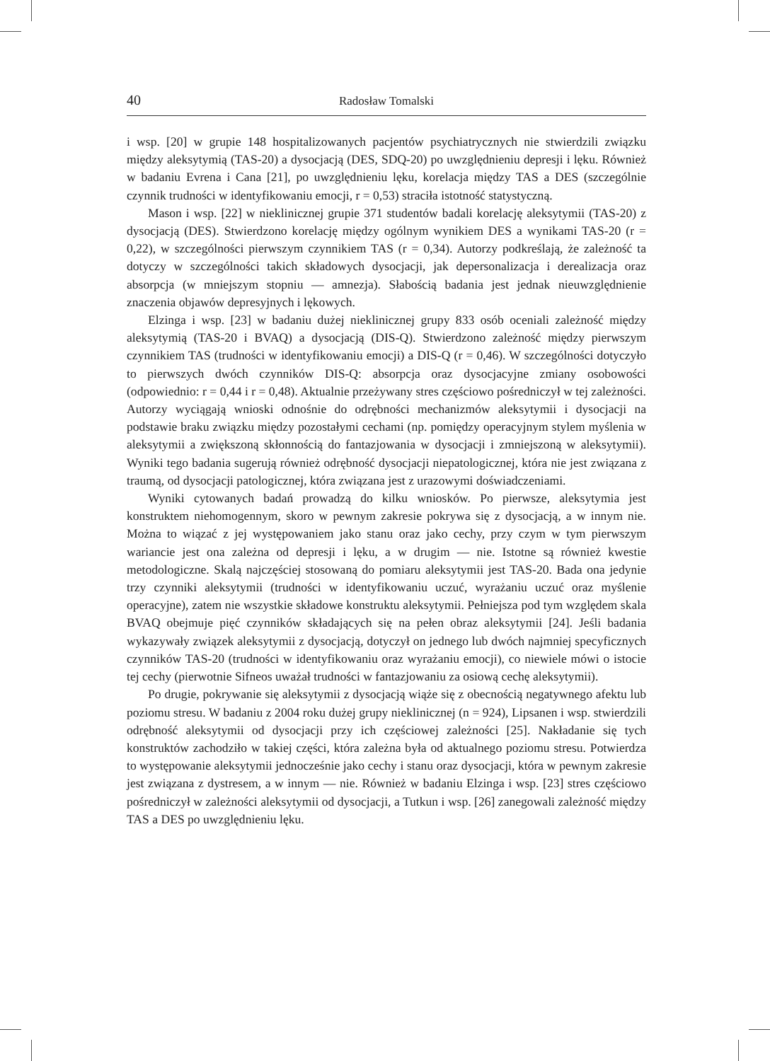40 Radosław Tomalski
i wsp. [20] w grupie 148 hospitalizowanych pacjentów psychiatrycznych nie stwierdzili związku między aleksytymią (TAS-20) a dysocjacją (DES, SDQ-20) po uwzględnieniu depresji i lęku. Również w badaniu Evrena i Cana [21], po uwzględnieniu lęku, korelacja między TAS a DES (szczególnie czynnik trudności w identyfikowaniu emocji, r = 0,53) straciła istotność statystyczną.
Mason i wsp. [22] w nieklinicznej grupie 371 studentów badali korelację aleksytymii (TAS-20) z dysocjacją (DES). Stwierdzono korelację między ogólnym wynikiem DES a wynikami TAS-20 (r = 0,22), w szczególności pierwszym czynnikiem TAS (r = 0,34). Autorzy podkreślają, że zależność ta dotyczy w szczególności takich składowych dysocjacji, jak depersonalizacja i derealizacja oraz absorpcja (w mniejszym stopniu — amnezja). Słabością badania jest jednak nieuwzględnienie znaczenia objawów depresyjnych i lękowych.
Elzinga i wsp. [23] w badaniu dużej nieklinicznej grupy 833 osób oceniali zależność między aleksytymią (TAS-20 i BVAQ) a dysocjacją (DIS-Q). Stwierdzono zależność między pierwszym czynnikiem TAS (trudności w identyfikowaniu emocji) a DIS-Q (r = 0,46). W szczególności dotyczyło to pierwszych dwóch czynników DIS-Q: absorpcja oraz dysocjacyjne zmiany osobowości (odpowiednio: r = 0,44 i r = 0,48). Aktualnie przeżywany stres częściowo pośredniczył w tej zależności. Autorzy wyciągają wnioski odnośnie do odrębności mechanizmów aleksytymii i dysocjacji na podstawie braku związku między pozostałymi cechami (np. pomiędzy operacyjnym stylem myślenia w aleksytymii a zwiększoną skłonnością do fantazjowania w dysocjacji i zmniejszoną w aleksytymii). Wyniki tego badania sugerują również odrębność dysocjacji niepatologicznej, która nie jest związana z traumą, od dysocjacji patologicznej, która związana jest z urazowymi doświadczeniami.
Wyniki cytowanych badań prowadzą do kilku wniosków. Po pierwsze, aleksytymia jest konstruktem niehomogennym, skoro w pewnym zakresie pokrywa się z dysocjacją, a w innym nie. Można to wiązać z jej występowaniem jako stanu oraz jako cechy, przy czym w tym pierwszym wariancie jest ona zależna od depresji i lęku, a w drugim — nie. Istotne są również kwestie metodologiczne. Skalą najczęściej stosowaną do pomiaru aleksytymii jest TAS-20. Bada ona jedynie trzy czynniki aleksytymii (trudności w identyfikowaniu uczuć, wyrażaniu uczuć oraz myślenie operacyjne), zatem nie wszystkie składowe konstruktu aleksytymii. Pełniejsza pod tym względem skala BVAQ obejmuje pięć czynników składających się na pełen obraz aleksytymii [24]. Jeśli badania wykazywały związek aleksytymii z dysocjacją, dotyczył on jednego lub dwóch najmniej specyficznych czynników TAS-20 (trudności w identyfikowaniu oraz wyrażaniu emocji), co niewiele mówi o istocie tej cechy (pierwotnie Sifneos uważał trudności w fantazjowaniu za osiową cechę aleksytymii).
Po drugie, pokrywanie się aleksytymii z dysocjacją wiąże się z obecnością negatywnego afektu lub poziomu stresu. W badaniu z 2004 roku dużej grupy nieklinicznej (n = 924), Lipsanen i wsp. stwierdzili odrębność aleksytymii od dysocjacji przy ich częściowej zależności [25]. Nakładanie się tych konstruktów zachodziło w takiej części, która zależna była od aktualnego poziomu stresu. Potwierdza to występowanie aleksytymii jednocześnie jako cechy i stanu oraz dysocjacji, która w pewnym zakresie jest związana z dystresem, a w innym — nie. Również w badaniu Elzinga i wsp. [23] stres częściowo pośredniczył w zależności aleksytymii od dysocjacji, a Tutkun i wsp. [26] zanegowali zależność między TAS a DES po uwzględnieniu lęku.